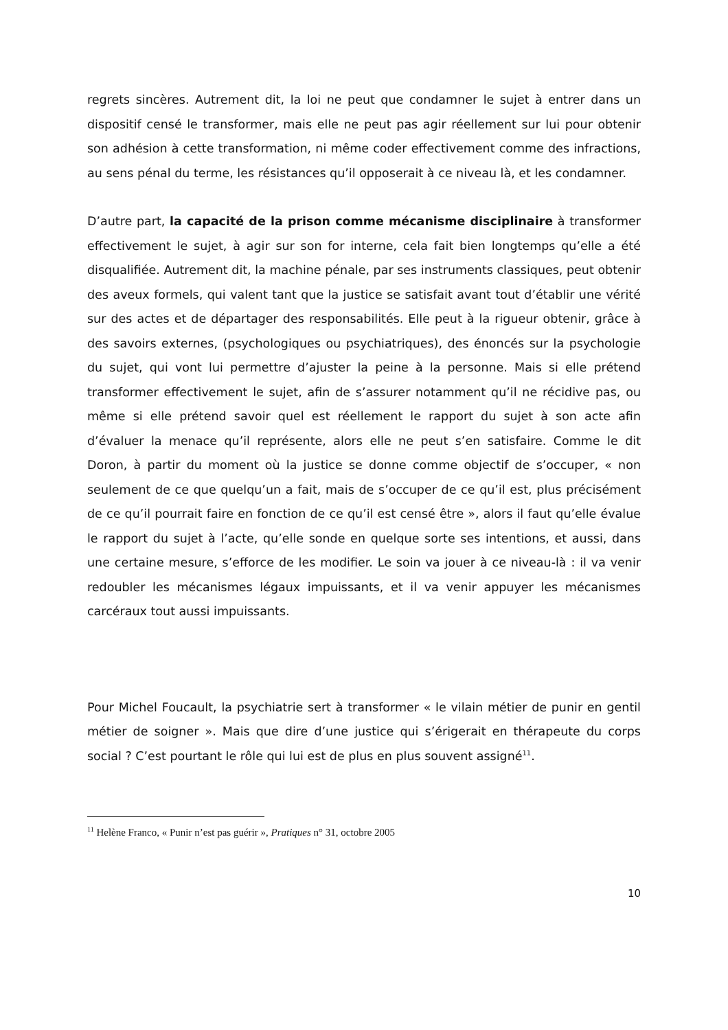regrets sincères. Autrement dit, la loi ne peut que condamner le sujet à entrer dans un dispositif censé le transformer, mais elle ne peut pas agir réellement sur lui pour obtenir son adhésion à cette transformation, ni même coder effectivement comme des infractions, au sens pénal du terme, les résistances qu’il opposerait à ce niveau là, et les condamner.
D’autre part, la capacité de la prison comme mécanisme disciplinaire à transformer effectivement le sujet, à agir sur son for interne, cela fait bien longtemps qu’elle a été disqualifiée. Autrement dit, la machine pénale, par ses instruments classiques, peut obtenir des aveux formels, qui valent tant que la justice se satisfait avant tout d’établir une vérité sur des actes et de départager des responsabilités. Elle peut à la rigueur obtenir, grâce à des savoirs externes, (psychologiques ou psychiatriques), des énoncés sur la psychologie du sujet, qui vont lui permettre d’ajuster la peine à la personne. Mais si elle prétend transformer effectivement le sujet, afin de s’assurer notamment qu’il ne récidive pas, ou même si elle prétend savoir quel est réellement le rapport du sujet à son acte afin d’évaluer la menace qu’il représente, alors elle ne peut s’en satisfaire. Comme le dit Doron, à partir du moment où la justice se donne comme objectif de s’occuper, « non seulement de ce que quelqu’un a fait, mais de s’occuper de ce qu’il est, plus précisément de ce qu’il pourrait faire en fonction de ce qu’il est censé être », alors il faut qu’elle évalue le rapport du sujet à l’acte, qu’elle sonde en quelque sorte ses intentions, et aussi, dans une certaine mesure, s’efforce de les modifier. Le soin va jouer à ce niveau-là : il va venir redoubler les mécanismes légaux impuissants, et il va venir appuyer les mécanismes carcéraux tout aussi impuissants.
Pour Michel Foucault, la psychiatrie sert à transformer « le vilain métier de punir en gentil métier de soigner ». Mais que dire d’une justice qui s’érigerait en thérapeute du corps social ? C’est pourtant le rôle qui lui est de plus en plus souvent assigné<sup>11</sup>.
<sup>11</sup> Helène Franco, « Punir n’est pas guérir », Pratiques n° 31, octobre 2005
10